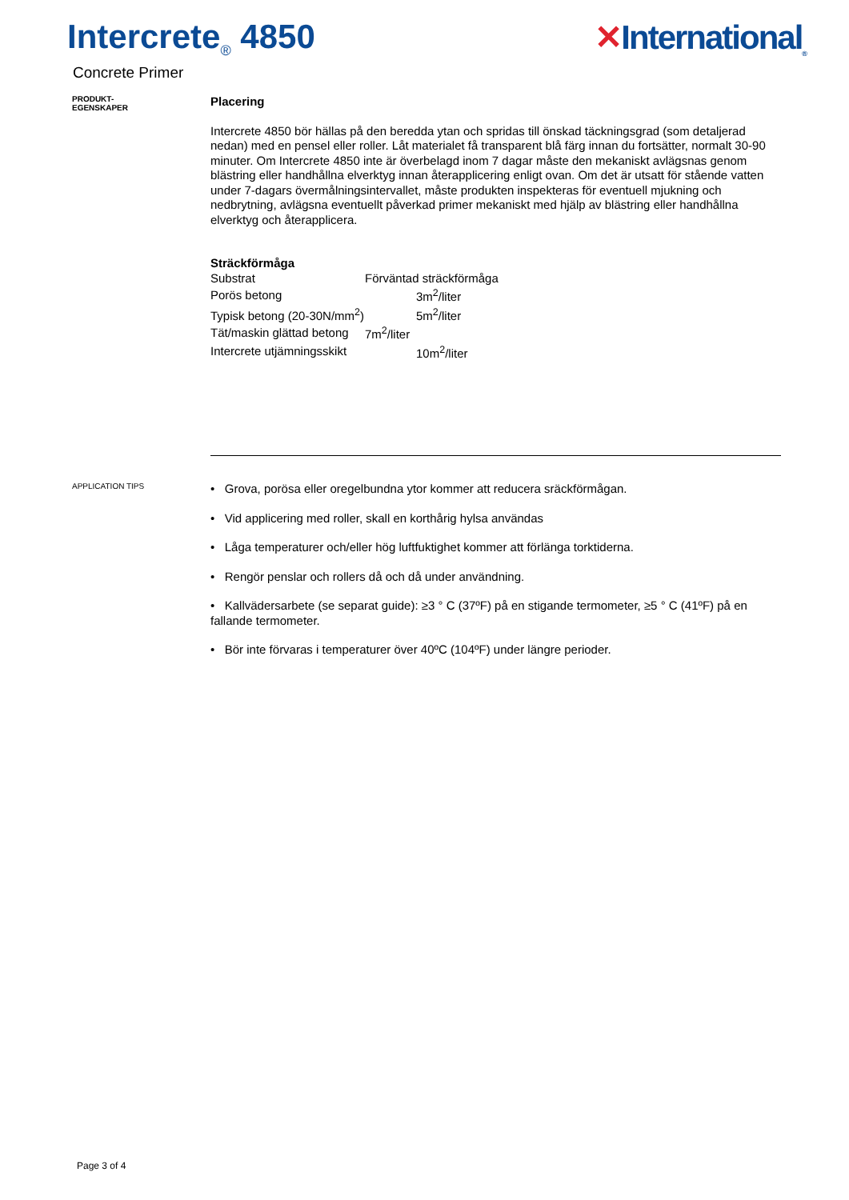Intercrete<sub>®</sub> 4850 ✕International<sub>®</sub>
Concrete Primer
PRODUKT-
EGENSKAPER
Placering
Intercrete 4850 bör hällas på den beredda ytan och spridas till önskad täckningsgrad (som detaljerad nedan) med en pensel eller roller. Låt materialet få transparent blå färg innan du fortsätter, normalt 30-90 minuter. Om Intercrete 4850 inte är överbelagd inom 7 dagar måste den mekaniskt avlägsnas genom blästring eller handhållna elverktyg innan återapplicering enligt ovan. Om det är utsatt för stående vatten under 7-dagars övermålningsintervallet, måste produkten inspekteras för eventuell mjukning och nedbrytning, avlägsna eventuellt påverkad primer mekaniskt med hjälp av blästring eller handhållna elverktyg och återapplicera.
Sträckförmåga
| Substrat | Förväntad sträckförmåga | |
| Porös betong | | 3m<sup>2</sup>/liter |
| Typisk betong (20-30N/mm<sup>2</sup>) | | 5m<sup>2</sup>/liter |
| Tät/maskin glättad betong | 7m<sup>2</sup>/liter | |
| Intercrete utjämningsskikt | | 10m<sup>2</sup>/liter |
APPLICATION TIPS
• Grova, porösa eller oregelbundna ytor kommer att reducera sräckförmågan.
• Vid applicering med roller, skall en korthårig hylsa användas
• Låga temperaturer och/eller hög luftfuktighet kommer att förlänga torktiderna.
• Rengör penslar och rollers då och då under användning.
• Kallvädersarbete (se separat guide): ≥3 ° C (37ºF) på en stigande termometer, ≥5 ° C (41ºF) på en fallande termometer.
• Bör inte förvaras i temperaturer över 40ºC (104ºF) under längre perioder.
Page 3 of 4